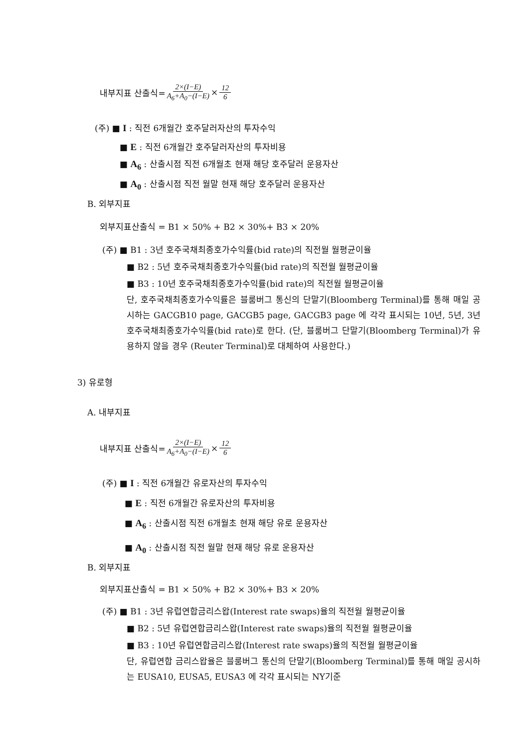내부지표 산출식= 2×(I−E) A<sub>6</sub>+A<sub>0</sub>−(I−E) × 12 6
(주) ■ I : 직전 6개월간 호주달러자산의 투자수익
■ E : 직전 6개월간 호주달러자산의 투자비용
■ A<sub>6</sub> : 산출시점 직전 6개월초 현재 해당 호주달러 운용자산
■ A<sub>0</sub> : 산출시점 직전 월말 현재 해당 호주달러 운용자산
B. 외부지표
외부지표산출식 = B1 × 50% + B2 × 30%+ B3 × 20%
(주) ■ B1 : 3년 호주국채최종호가수익률(bid rate)의 직전월 월평균이율
■ B2 : 5년 호주국채최종호가수익률(bid rate)의 직전월 월평균이율
■ B3 : 10년 호주국채최종호가수익률(bid rate)의 직전월 월평균이율
단, 호주국채최종호가수익률은 블룸버그 통신의 단말기(Bloomberg Terminal)를 통해 매일 공시하는 GACGB10 page, GACGB5 page, GACGB3 page 에 각각 표시되는 10년, 5년, 3년 호주국채최종호가수익률(bid rate)로 한다. (단, 블룸버그 단말기(Bloomberg Terminal)가 유용하지 않을 경우 (Reuter Terminal)로 대체하여 사용한다.)
3) 유로형
A. 내부지표
내부지표 산출식= 2×(I−E) A<sub>6</sub>+A<sub>0</sub>−(I−E) × 12 6
(주) ■ I : 직전 6개월간 유로자산의 투자수익
■ E : 직전 6개월간 유로자산의 투자비용
■ A<sub>6</sub> : 산출시점 직전 6개월초 현재 해당 유로 운용자산
■ A<sub>0</sub> : 산출시점 직전 월말 현재 해당 유로 운용자산
B. 외부지표
외부지표산출식 = B1 × 50% + B2 × 30%+ B3 × 20%
(주) ■ B1 : 3년 유럽연합금리스왑(Interest rate swaps)율의 직전월 월평균이율
■ B2 : 5년 유럽연합금리스왑(Interest rate swaps)율의 직전월 월평균이율
■ B3 : 10년 유럽연합금리스왑(Interest rate swaps)율의 직전월 월평균이율
단, 유럽연합 금리스왑율은 블룸버그 통신의 단말기(Bloomberg Terminal)를 통해 매일 공시하는 EUSA10, EUSA5, EUSA3 에 각각 표시되는 NY기준